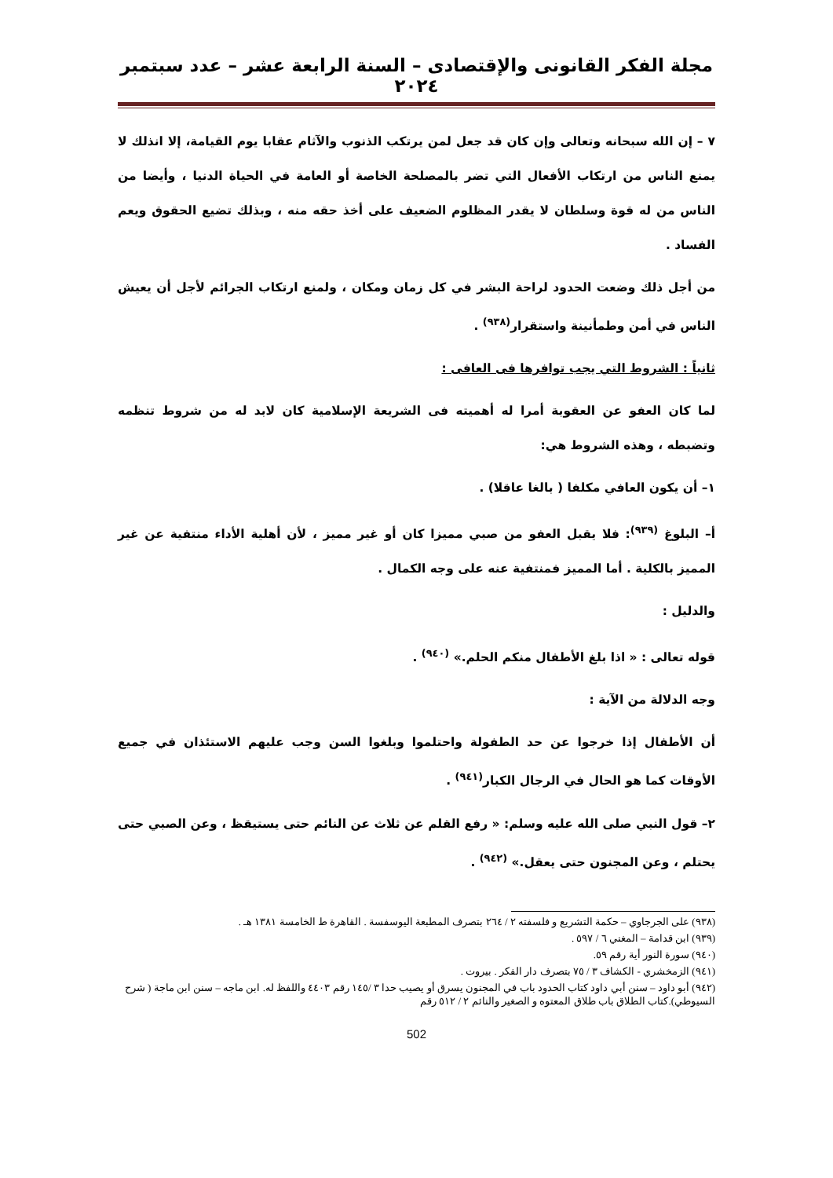مجلة الفكر القانونى والإقتصادى – السنة الرابعة عشر – عدد سبتمبر ٢٠٢٤
٧ – إن الله سبحانه وتعالى وإن كان قد جعل لمن يرتكب الذنوب والآثام عقابا يوم القيامة، إلا انذلك لا يمنع الناس من ارتكاب الأفعال التي تضر بالمصلحة الخاصة أو العامة في الحياة الدنيا ، وأيضا من الناس من له قوة وسلطان لا يقدر المظلوم الضعيف على أخذ حقه منه ، وبذلك تضيع الحقوق ويعم الفساد .
من أجل ذلك وضعت الحدود لراحة البشر في كل زمان ومكان ، ولمنع ارتكاب الجرائم لأجل أن يعيش الناس في أمن وطمأنينة واستقرار<sup>(٩٣٨)</sup> .
ثانياً : الشروط التي يجب توافرها فى العافى :
لما كان العفو عن العقوبة أمرا له أهميته فى الشريعة الإسلامية كان لابد له من شروط تنظمه وتضبطه ، وهذه الشروط هي:
١– أن يكون العافي مكلفا ( بالغا عاقلا) .
أ– البلوغ <sup>(٩٣٩)</sup>: فلا يقبل العفو من صبي مميزا كان أو غير مميز ، لأن أهلية الأداء منتفية عن غير المميز بالكلية . أما المميز فمنتفية عنه على وجه الكمال .
والدليل :
قوله تعالى : « اذا بلغ الأطفال منكم الحلم.» <sup>(٩٤٠)</sup> .
وجه الدلالة من الآية :
أن الأطفال إذا خرجوا عن حد الطفولة واحتلموا وبلغوا السن وجب عليهم الاستئذان في جميع الأوقات كما هو الحال في الرجال الكبار<sup>(٩٤١)</sup> .
٢– قول النبي صلى الله عليه وسلم: « رفع القلم عن ثلاث عن النائم حتى يستيقظ ، وعن الصبي حتى يحتلم ، وعن المجنون حتى يعقل.» <sup>(٩٤٢)</sup> .
(٩٣٨) على الجرجاوي – حكمة التشريع و فلسفته ٢ / ٢٦٤ بتصرف المطبعة اليوسفسة . القاهرة ط الخامسة ١٣٨١ هـ .
(٩٣٩) ابن قدامة – المغني ٦ / ٥٩٧ .
(٩٤٠) سورة النور أية رقم ٥٩.
(٩٤١) الزمخشري - الكشاف ٣ / ٧٥ بتصرف دار الفكر . بيروت .
(٩٤٢) أبو داود – سنن أبي داود كتاب الحدود باب في المجنون يسرق أو يصيب حدا ٣ /١٤٥ رقم ٤٤٠٣ واللفظ له. ابن ماجه – سنن ابن ماجة ( شرح السيوطي).كتاب الطلاق باب طلاق المعتوه و الصغير والنائم ٢ / ٥١٢ رقم
502